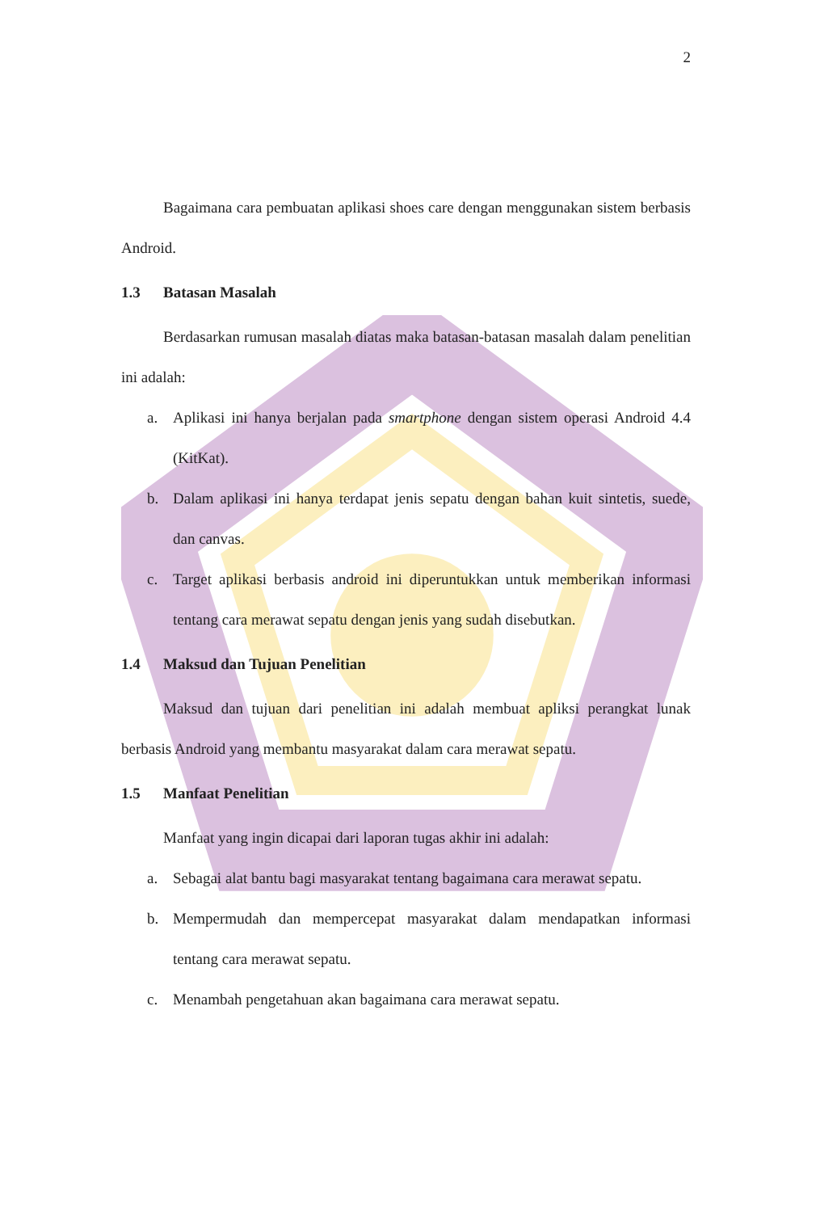2
Bagaimana cara pembuatan aplikasi shoes care dengan menggunakan sistem berbasis Android.
1.3 Batasan Masalah
Berdasarkan rumusan masalah diatas maka batasan-batasan masalah dalam penelitian ini adalah:
a. Aplikasi ini hanya berjalan pada smartphone dengan sistem operasi Android 4.4 (KitKat).
b. Dalam aplikasi ini hanya terdapat jenis sepatu dengan bahan kuit sintetis, suede, dan canvas.
c. Target aplikasi berbasis android ini diperuntukkan untuk memberikan informasi tentang cara merawat sepatu dengan jenis yang sudah disebutkan.
1.4 Maksud dan Tujuan Penelitian
Maksud dan tujuan dari penelitian ini adalah membuat apliksi perangkat lunak berbasis Android yang membantu masyarakat dalam cara merawat sepatu.
1.5 Manfaat Penelitian
Manfaat yang ingin dicapai dari laporan tugas akhir ini adalah:
a. Sebagai alat bantu bagi masyarakat tentang bagaimana cara merawat sepatu.
b. Mempermudah dan mempercepat masyarakat dalam mendapatkan informasi tentang cara merawat sepatu.
c. Menambah pengetahuan akan bagaimana cara merawat sepatu.